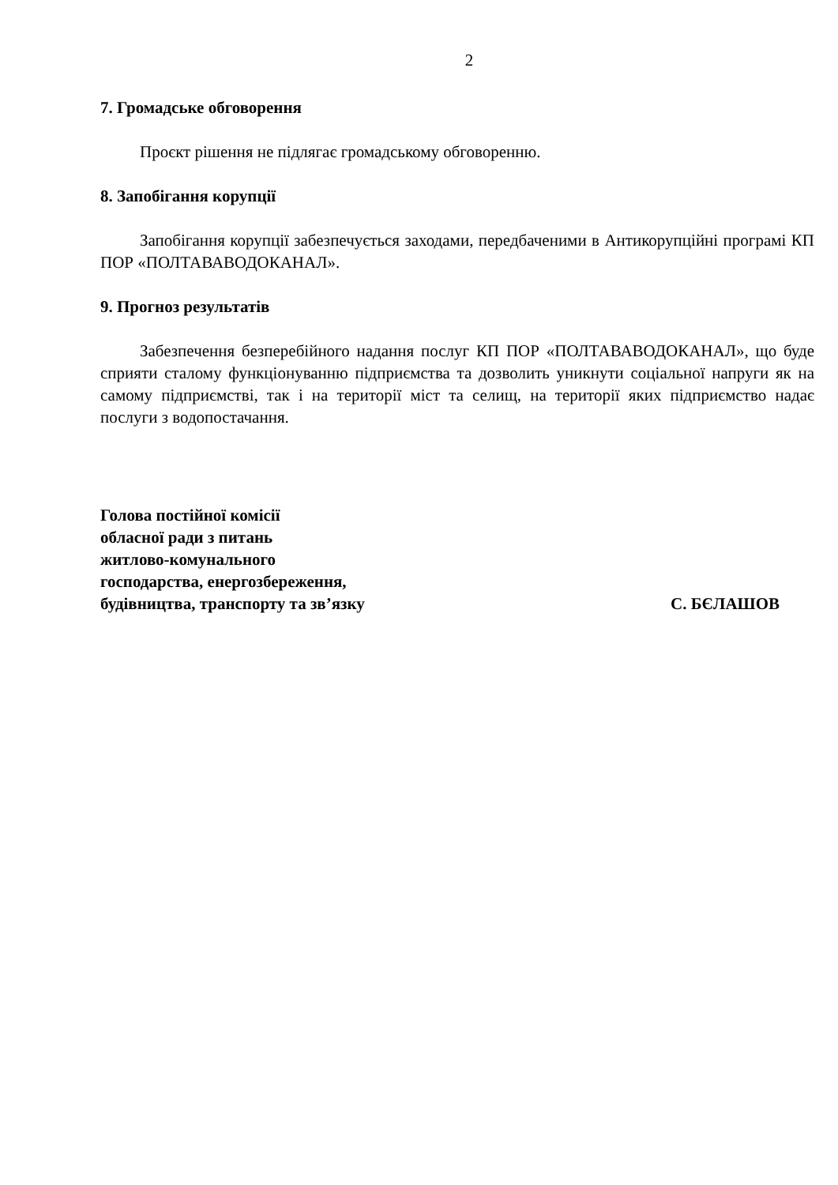2
7. Громадське обговорення
Проєкт рішення не підлягає громадському обговоренню.
8. Запобігання корупції
Запобігання корупції забезпечується заходами, передбаченими в Антикорупційні програмі КП ПОР «ПОЛТАВАВОДОКАНАЛ».
9. Прогноз результатів
Забезпечення безперебійного надання послуг КП ПОР «ПОЛТАВАВОДОКАНАЛ», що буде сприяти сталому функціонуванню підприємства та дозволить уникнути соціальної напруги як на самому підприємстві, так і на території міст та селищ, на території яких підприємство надає послуги з водопостачання.
Голова постійної комісії
обласної ради з питань
житлово-комунального
господарства, енергозбереження,
будівництва, транспорту та зв’язку
С. БЄЛАШОВ